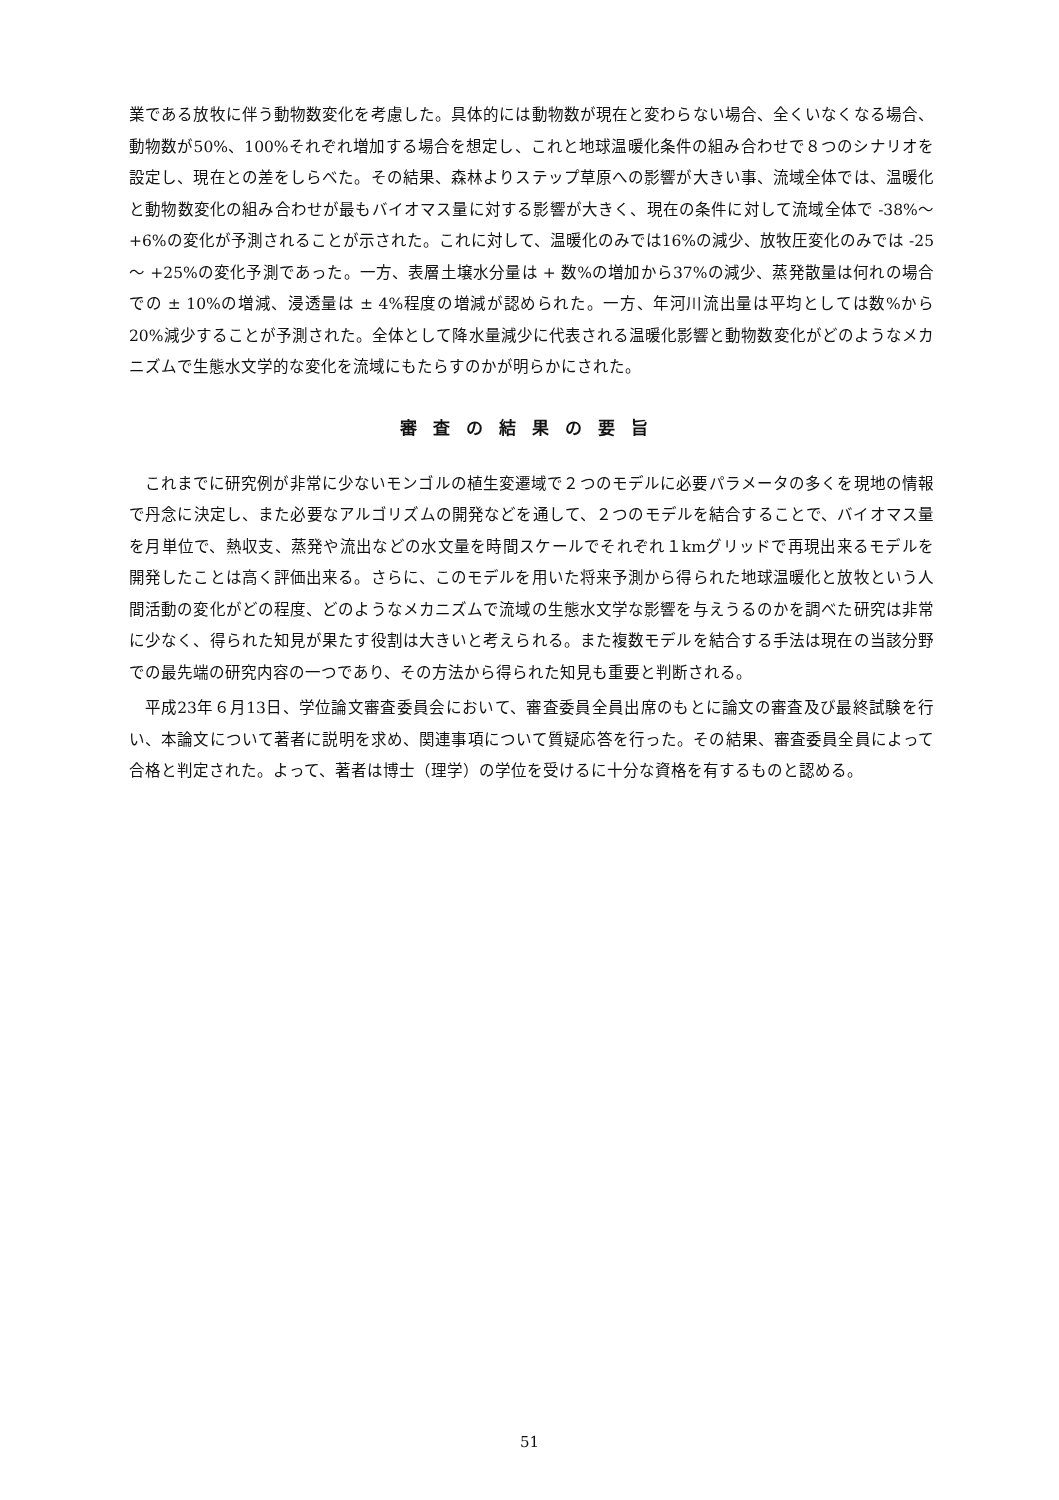業である放牧に伴う動物数変化を考慮した。具体的には動物数が現在と変わらない場合、全くいなくなる場合、動物数が50%、100%それぞれ増加する場合を想定し、これと地球温暖化条件の組み合わせで８つのシナリオを設定し、現在との差をしらべた。その結果、森林よりステップ草原への影響が大きい事、流域全体では、温暖化と動物数変化の組み合わせが最もバイオマス量に対する影響が大きく、現在の条件に対して流域全体で -38%～ +6%の変化が予測されることが示された。これに対して、温暖化のみでは16%の減少、放牧圧変化のみでは -25 ～ +25%の変化予測であった。一方、表層土壌水分量は + 数%の増加から37%の減少、蒸発散量は何れの場合での ± 10%の増減、浸透量は ± 4%程度の増減が認められた。一方、年河川流出量は平均としては数%から20%減少することが予測された。全体として降水量減少に代表される温暖化影響と動物数変化がどのようなメカニズムで生態水文学的な変化を流域にもたらすのかが明らかにされた。
審査の結果の要旨
これまでに研究例が非常に少ないモンゴルの植生変遷域で２つのモデルに必要パラメータの多くを現地の情報で丹念に決定し、また必要なアルゴリズムの開発などを通して、２つのモデルを結合することで、バイオマス量を月単位で、熱収支、蒸発や流出などの水文量を時間スケールでそれぞれ１kmグリッドで再現出来るモデルを開発したことは高く評価出来る。さらに、このモデルを用いた将来予測から得られた地球温暖化と放牧という人間活動の変化がどの程度、どのようなメカニズムで流域の生態水文学な影響を与えうるのかを調べた研究は非常に少なく、得られた知見が果たす役割は大きいと考えられる。また複数モデルを結合する手法は現在の当該分野での最先端の研究内容の一つであり、その方法から得られた知見も重要と判断される。
平成23年６月13日、学位論文審査委員会において、審査委員全員出席のもとに論文の審査及び最終試験を行い、本論文について著者に説明を求め、関連事項について質疑応答を行った。その結果、審査委員全員によって合格と判定された。よって、著者は博士（理学）の学位を受けるに十分な資格を有するものと認める。
51